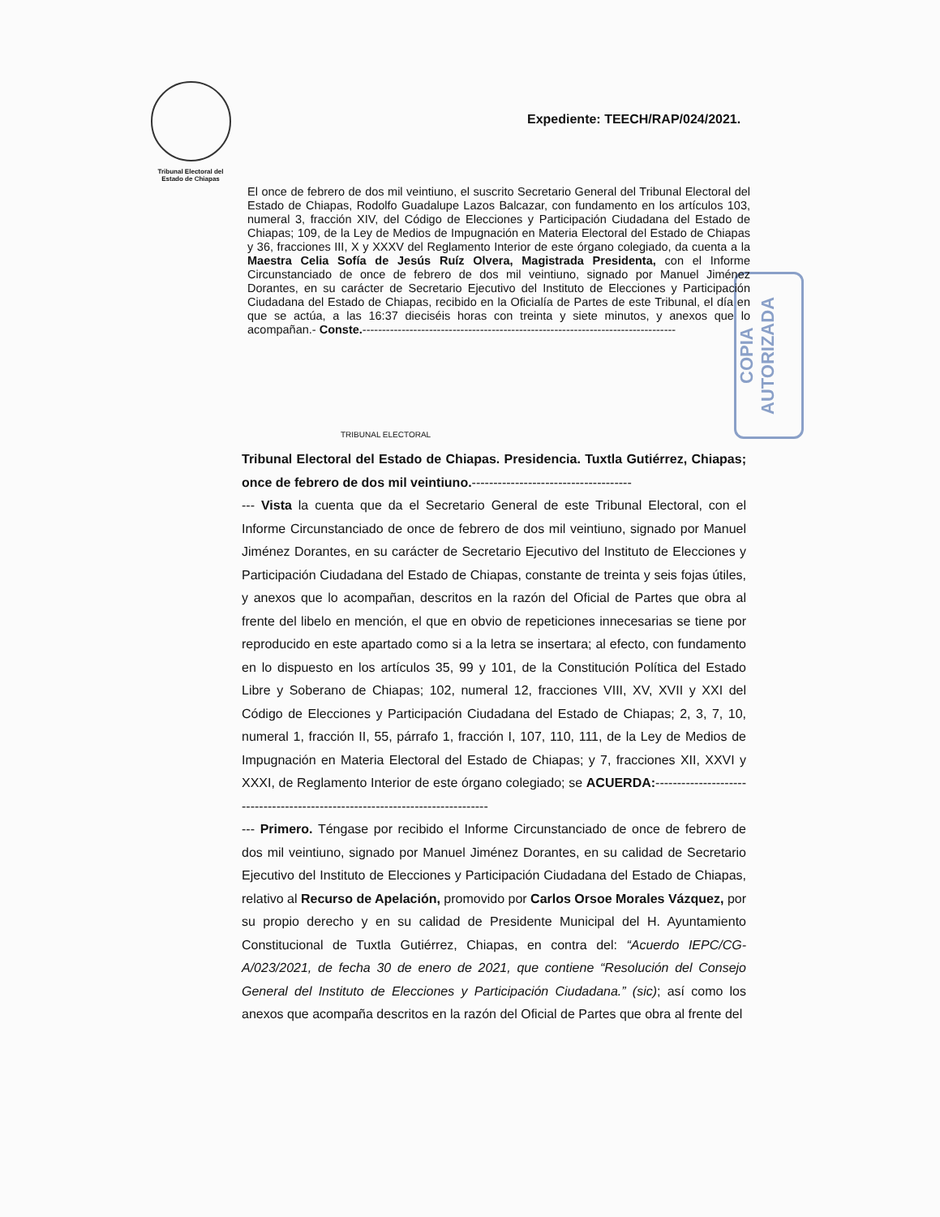Tribunal Electoral del
Estado de Chiapas
Expediente: TEECH/RAP/024/2021.
COPIA AUTORIZADA
El once de febrero de dos mil veintiuno, el suscrito Secretario General del Tribunal Electoral del Estado de Chiapas, Rodolfo Guadalupe Lazos Balcazar, con fundamento en los artículos 103, numeral 3, fracción XIV, del Código de Elecciones y Participación Ciudadana del Estado de Chiapas; 109, de la Ley de Medios de Impugnación en Materia Electoral del Estado de Chiapas y 36, fracciones III, X y XXXV del Reglamento Interior de este órgano colegiado, da cuenta a la Maestra Celia Sofía de Jesús Ruíz Olvera, Magistrada Presidenta, con el Informe Circunstanciado de once de febrero de dos mil veintiuno, signado por Manuel Jiménez Dorantes, en su carácter de Secretario Ejecutivo del Instituto de Elecciones y Participación Ciudadana del Estado de Chiapas, recibido en la Oficialía de Partes de este Tribunal, el día en que se actúa, a las 16:37 dieciséis horas con treinta y siete minutos, y anexos que lo acompañan.- Conste.--------------------------------------------------------------------------------
TRIBUNAL ELECTORAL
Tribunal Electoral del Estado de Chiapas. Presidencia. Tuxtla Gutiérrez, Chiapas; once de febrero de dos mil veintiuno.-------------------------------------
--- Vista la cuenta que da el Secretario General de este Tribunal Electoral, con el Informe Circunstanciado de once de febrero de dos mil veintiuno, signado por Manuel Jiménez Dorantes, en su carácter de Secretario Ejecutivo del Instituto de Elecciones y Participación Ciudadana del Estado de Chiapas, constante de treinta y seis fojas útiles, y anexos que lo acompañan, descritos en la razón del Oficial de Partes que obra al frente del libelo en mención, el que en obvio de repeticiones innecesarias se tiene por reproducido en este apartado como si a la letra se insertara; al efecto, con fundamento en lo dispuesto en los artículos 35, 99 y 101, de la Constitución Política del Estado Libre y Soberano de Chiapas; 102, numeral 12, fracciones VIII, XV, XVII y XXI del Código de Elecciones y Participación Ciudadana del Estado de Chiapas; 2, 3, 7, 10, numeral 1, fracción II, 55, párrafo 1, fracción I, 107, 110, 111, de la Ley de Medios de Impugnación en Materia Electoral del Estado de Chiapas; y 7, fracciones XII, XXVI y XXXI, de Reglamento Interior de este órgano colegiado; se ACUERDA:------------------------------------------------------------------------------
--- Primero. Téngase por recibido el Informe Circunstanciado de once de febrero de dos mil veintiuno, signado por Manuel Jiménez Dorantes, en su calidad de Secretario Ejecutivo del Instituto de Elecciones y Participación Ciudadana del Estado de Chiapas, relativo al Recurso de Apelación, promovido por Carlos Orsoe Morales Vázquez, por su propio derecho y en su calidad de Presidente Municipal del H. Ayuntamiento Constitucional de Tuxtla Gutiérrez, Chiapas, en contra del: “Acuerdo IEPC/CG-A/023/2021, de fecha 30 de enero de 2021, que contiene “Resolución del Consejo General del Instituto de Elecciones y Participación Ciudadana.” (sic); así como los anexos que acompaña descritos en la razón del Oficial de Partes que obra al frente del